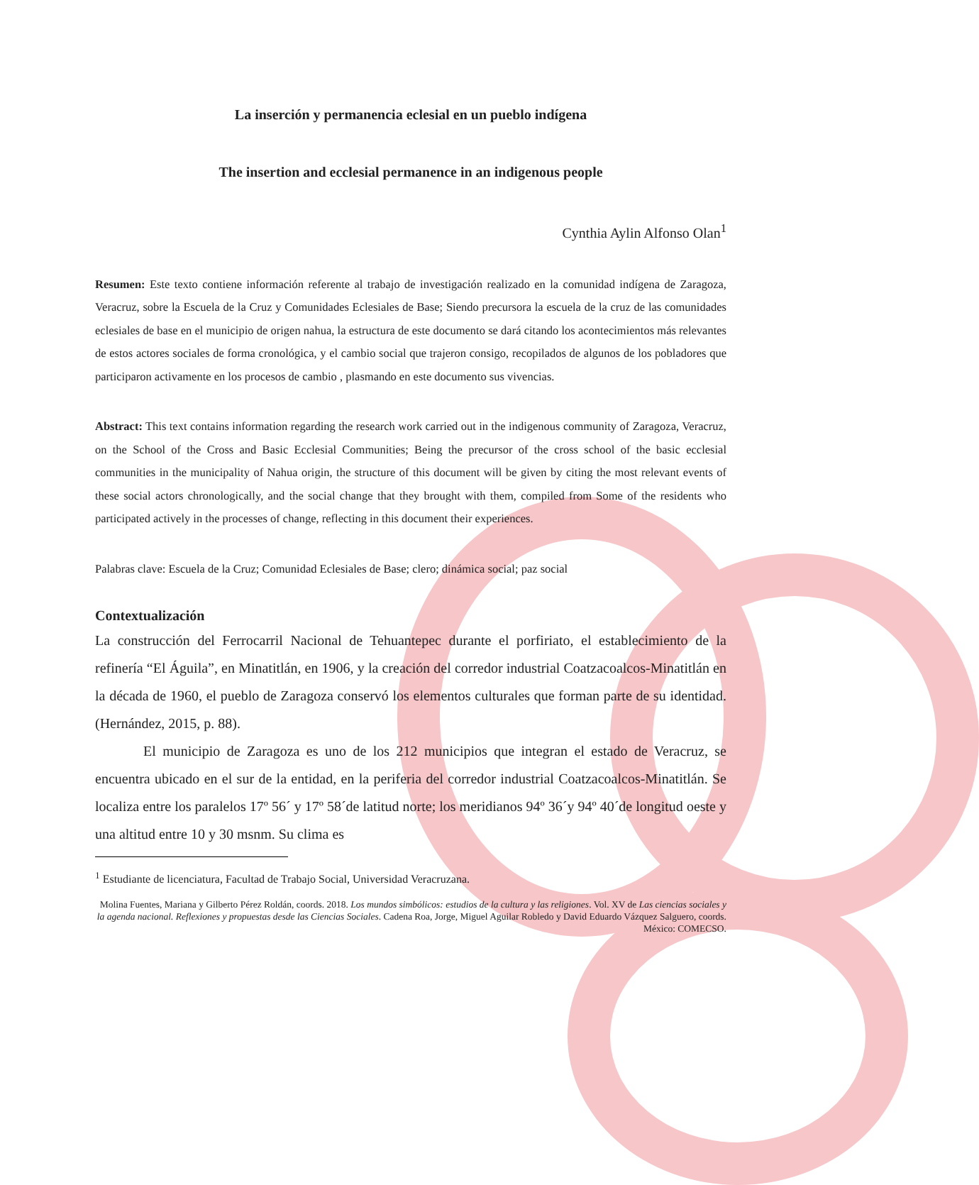La inserción y permanencia eclesial en un pueblo indígena
The insertion and ecclesial permanence in an indigenous people
Cynthia Aylin Alfonso Olan<sup>1</sup>
Resumen: Este texto contiene información referente al trabajo de investigación realizado en la comunidad indígena de Zaragoza, Veracruz, sobre la Escuela de la Cruz y Comunidades Eclesiales de Base; Siendo precursora la escuela de la cruz de las comunidades eclesiales de base en el municipio de origen nahua, la estructura de este documento se dará citando los acontecimientos más relevantes de estos actores sociales de forma cronológica, y el cambio social que trajeron consigo, recopilados de algunos de los pobladores que participaron activamente en los procesos de cambio , plasmando en este documento sus vivencias.
Abstract: This text contains information regarding the research work carried out in the indigenous community of Zaragoza, Veracruz, on the School of the Cross and Basic Ecclesial Communities; Being the precursor of the cross school of the basic ecclesial communities in the municipality of Nahua origin, the structure of this document will be given by citing the most relevant events of these social actors chronologically, and the social change that they brought with them, compiled from Some of the residents who participated actively in the processes of change, reflecting in this document their experiences.
Palabras clave: Escuela de la Cruz; Comunidad Eclesiales de Base; clero; dinámica social; paz social
Contextualización
La construcción del Ferrocarril Nacional de Tehuantepec durante el porfiriato, el establecimiento de la refinería “El Águila”, en Minatitlán, en 1906, y la creación del corredor industrial Coatzacoalcos-Minatitlán en la década de 1960, el pueblo de Zaragoza conservó los elementos culturales que forman parte de su identidad. (Hernández, 2015, p. 88).
El municipio de Zaragoza es uno de los 212 municipios que integran el estado de Veracruz, se encuentra ubicado en el sur de la entidad, en la periferia del corredor industrial Coatzacoalcos-Minatitlán. Se localiza entre los paralelos 17º 56´ y 17º 58´de latitud norte; los meridianos 94º 36´y 94º 40´de longitud oeste y una altitud entre 10 y 30 msnm. Su clima es
<sup>1</sup> Estudiante de licenciatura, Facultad de Trabajo Social, Universidad Veracruzana.
Molina Fuentes, Mariana y Gilberto Pérez Roldán, coords. 2018. Los mundos simbólicos: estudios de la cultura y las religiones. Vol. XV de Las ciencias sociales y la agenda nacional. Reflexiones y propuestas desde las Ciencias Sociales. Cadena Roa, Jorge, Miguel Aguilar Robledo y David Eduardo Vázquez Salguero, coords. México: COMECSO.